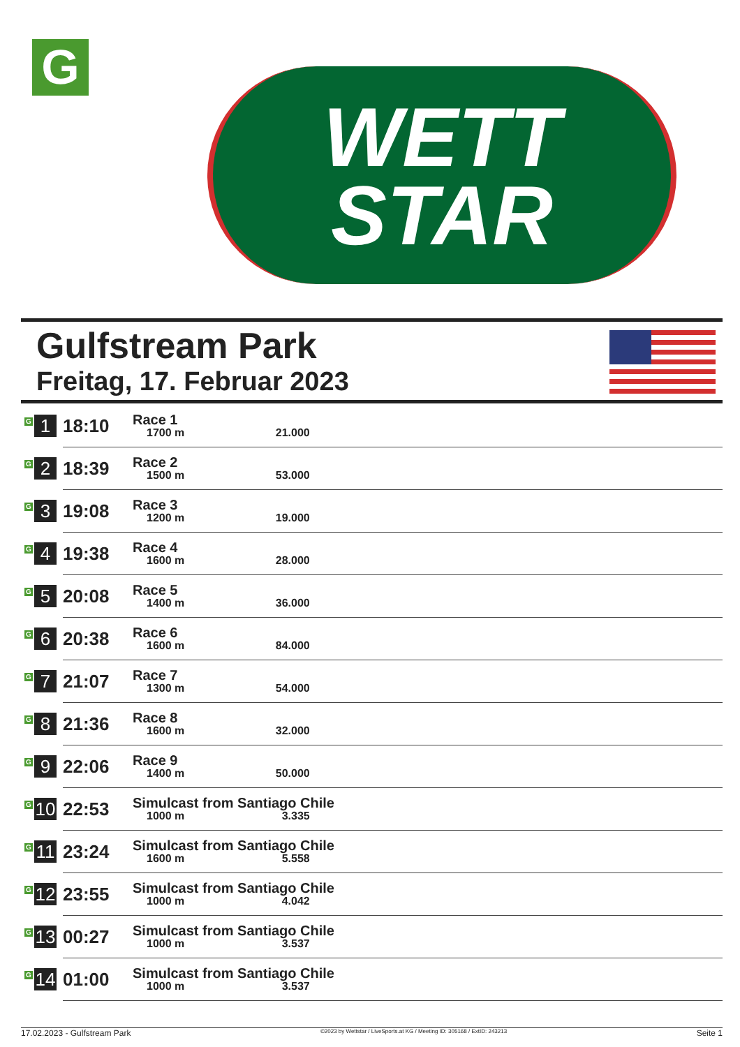G
WETT
STAR
Gulfstream Park
Freitag, 17. Februar 2023
| G 1 | 18:10 | Race 1 1700 m 21.000 |
| G 2 | 18:39 | Race 2 1500 m 53.000 |
| G 3 | 19:08 | Race 3 1200 m 19.000 |
| G 4 | 19:38 | Race 4 1600 m 28.000 |
| G 5 | 20:08 | Race 5 1400 m 36.000 |
| G 6 | 20:38 | Race 6 1600 m 84.000 |
| G 7 | 21:07 | Race 7 1300 m 54.000 |
| G 8 | 21:36 | Race 8 1600 m 32.000 |
| G 9 | 22:06 | Race 9 1400 m 50.000 |
| G 10 | 22:53 | Simulcast from Santiago Chile 1000 m 3.335 |
| G 11 | 23:24 | Simulcast from Santiago Chile 1600 m 5.558 |
| G 12 | 23:55 | Simulcast from Santiago Chile 1000 m 4.042 |
| G 13 | 00:27 | Simulcast from Santiago Chile 1000 m 3.537 |
| G 14 | 01:00 | Simulcast from Santiago Chile 1000 m 3.537 |
17.02.2023 - Gulfstream Park ©2023 by Wettstar / LiveSports.at KG / Meeting ID: 305168 / ExtID: 243213 Seite 1